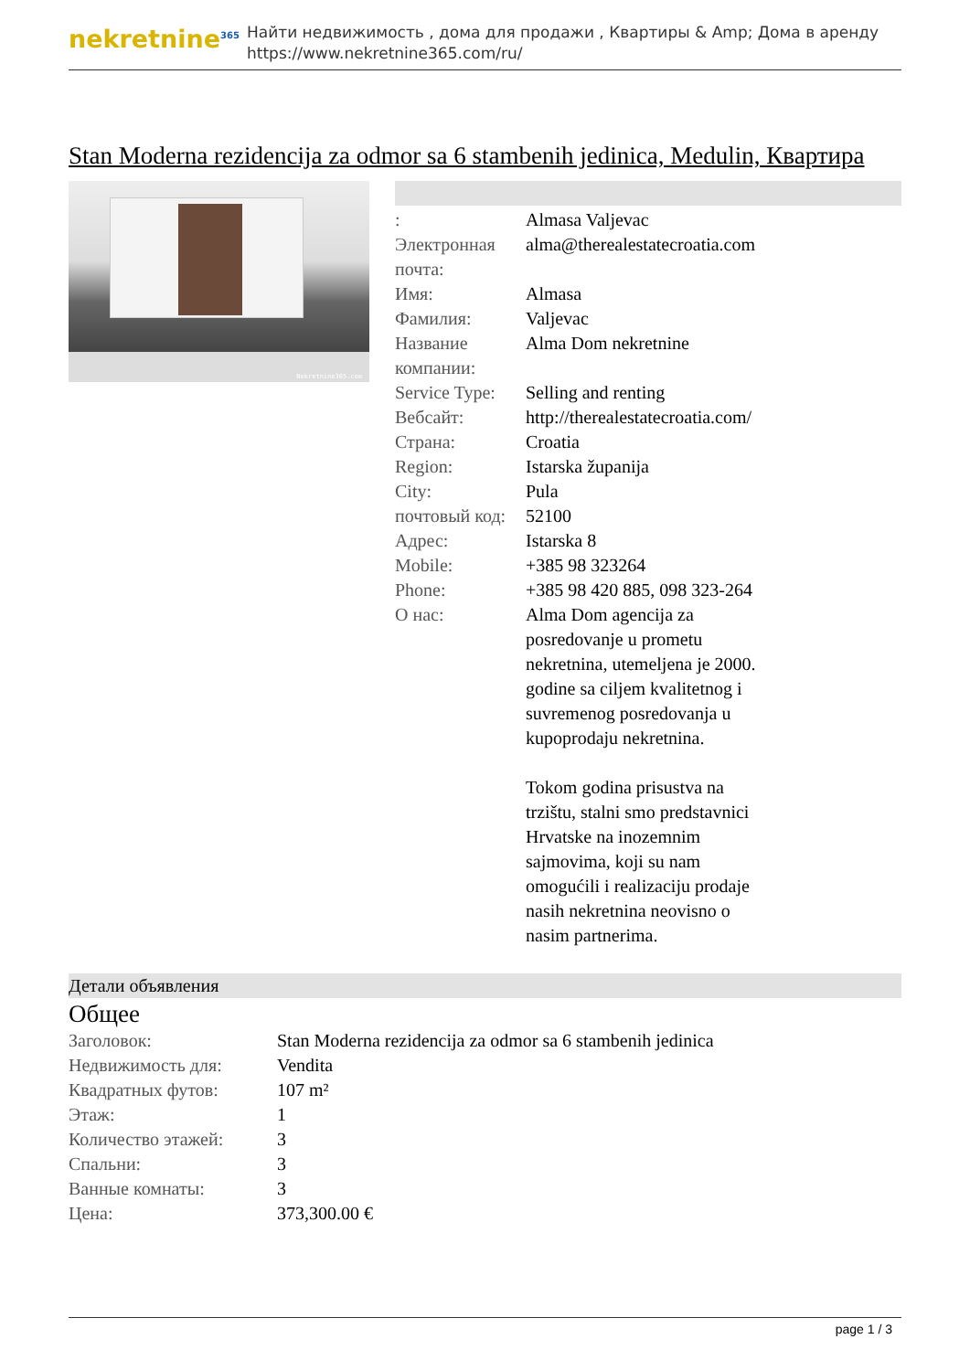nekretnine<sup>365</sup>
Найти недвижимость , дома для продажи , Квартиры & Amp; Дома в аренду
https://www.nekretnine365.com/ru/
Stan Moderna rezidencija za odmor sa 6 stambenih jedinica, Medulin, Квартира
Nekretnine365.com
| : | Almasa Valjevac |
| Электронная почта: | alma@therealestatecroatia.com |
| Имя: | Almasa |
| Фамилия: | Valjevac |
| Название компании: | Alma Dom nekretnine |
| Service Type: | Selling and renting |
| Вебсайт: | http://therealestatecroatia.com/ |
| Страна: | Croatia |
| Region: | Istarska županija |
| City: | Pula |
| почтовый код: | 52100 |
| Адрес: | Istarska 8 |
| Mobile: | +385 98 323264 |
| Phone: | +385 98 420 885, 098 323-264 |
| О нас: | Alma Dom agencija za posredovanje u prometu nekretnina, utemeljena je 2000. godine sa ciljem kvalitetnog i suvremenog posredovanja u kupoprodaju nekretnina. Tokom godina prisustva na trzištu, stalni smo predstavnici Hrvatske na inozemnim sajmovima, koji su nam omogućili i realizaciju prodaje nasih nekretnina neovisno o nasim partnerima. |
Детали объявления
Общее
| Заголовок: | Stan Moderna rezidencija za odmor sa 6 stambenih jedinica |
| Недвижимость для: | Vendita |
| Квадратных футов: | 107 m² |
| Этаж: | 1 |
| Количество этажей: | 3 |
| Спальни: | 3 |
| Ванные комнаты: | 3 |
| Цена: | 373,300.00 € |
page 1 / 3